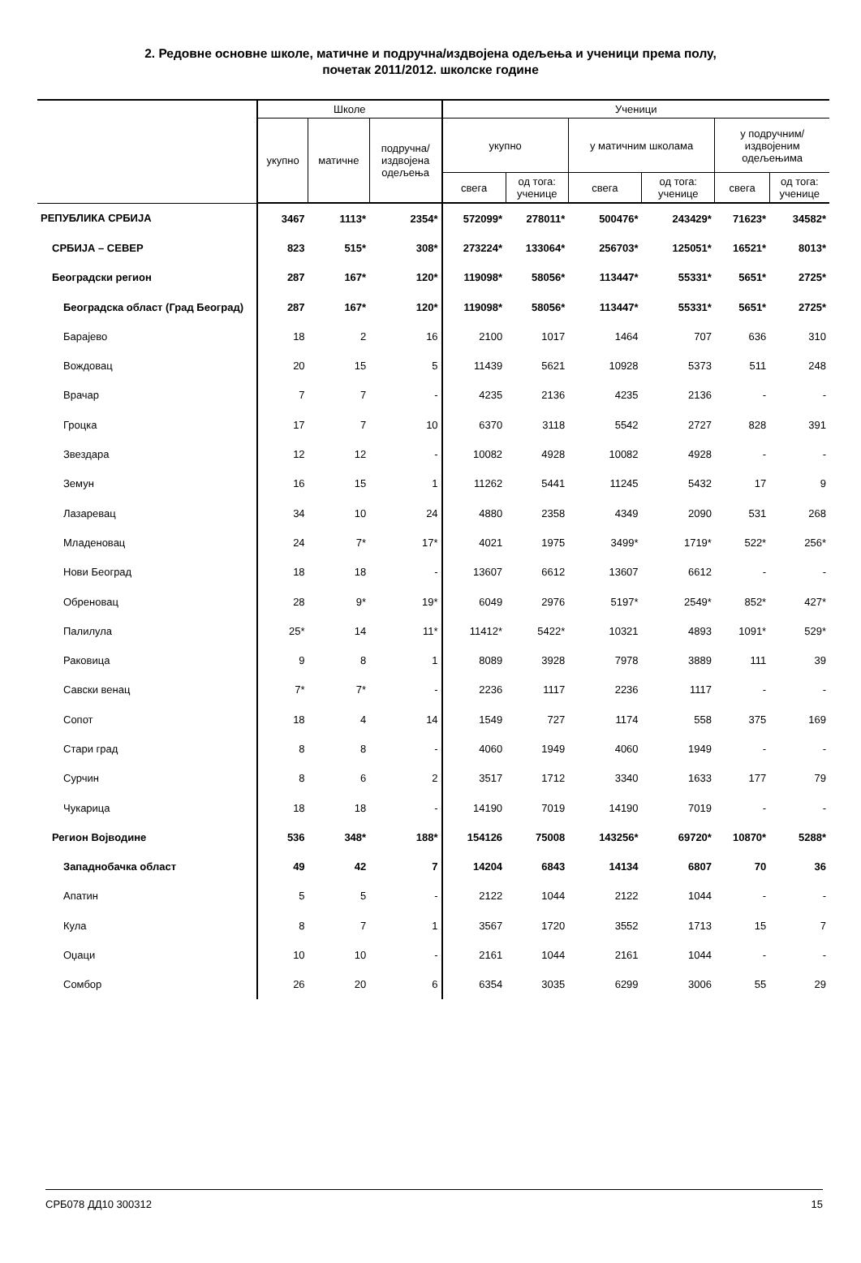2. Редовне основне школе, матичне и подручна/издвојена одељења и ученици према полу,
почетак 2011/2012. школске године
| | Школе | | | Ученици | | | | | |
| --- | --- | --- | --- | --- | --- | --- | --- | --- | --- |
| | укупно | матичне | подручна/ издвојена одељења | укупно | | у матичним школама | | у подручним/ издвојеним одељењима | |
| | | | | свега | од тога: ученице | свега | од тога: ученице | свега | од тога: ученице |
| РЕПУБЛИКА СРБИЈА | 3467 | 1113* | 2354* | 572099* | 278011* | 500476* | 243429* | 71623* | 34582* |
| СРБИЈА – СЕВЕР | 823 | 515* | 308* | 273224* | 133064* | 256703* | 125051* | 16521* | 8013* |
| Београдски регион | 287 | 167* | 120* | 119098* | 58056* | 113447* | 55331* | 5651* | 2725* |
| Београдска област (Град Београд) | 287 | 167* | 120* | 119098* | 58056* | 113447* | 55331* | 5651* | 2725* |
| Барајево | 18 | 2 | 16 | 2100 | 1017 | 1464 | 707 | 636 | 310 |
| Вождовац | 20 | 15 | 5 | 11439 | 5621 | 10928 | 5373 | 511 | 248 |
| Врачар | 7 | 7 | - | 4235 | 2136 | 4235 | 2136 | - | - |
| Гроцка | 17 | 7 | 10 | 6370 | 3118 | 5542 | 2727 | 828 | 391 |
| Звездара | 12 | 12 | - | 10082 | 4928 | 10082 | 4928 | - | - |
| Земун | 16 | 15 | 1 | 11262 | 5441 | 11245 | 5432 | 17 | 9 |
| Лазаревац | 34 | 10 | 24 | 4880 | 2358 | 4349 | 2090 | 531 | 268 |
| Младеновац | 24 | 7* | 17* | 4021 | 1975 | 3499* | 1719* | 522* | 256* |
| Нови Београд | 18 | 18 | - | 13607 | 6612 | 13607 | 6612 | - | - |
| Обреновац | 28 | 9* | 19* | 6049 | 2976 | 5197* | 2549* | 852* | 427* |
| Палилула | 25* | 14 | 11* | 11412* | 5422* | 10321 | 4893 | 1091* | 529* |
| Раковица | 9 | 8 | 1 | 8089 | 3928 | 7978 | 3889 | 111 | 39 |
| Савски венац | 7* | 7* | - | 2236 | 1117 | 2236 | 1117 | - | - |
| Сопот | 18 | 4 | 14 | 1549 | 727 | 1174 | 558 | 375 | 169 |
| Стари град | 8 | 8 | - | 4060 | 1949 | 4060 | 1949 | - | - |
| Сурчин | 8 | 6 | 2 | 3517 | 1712 | 3340 | 1633 | 177 | 79 |
| Чукарица | 18 | 18 | - | 14190 | 7019 | 14190 | 7019 | - | - |
| Регион Војводине | 536 | 348* | 188* | 154126 | 75008 | 143256* | 69720* | 10870* | 5288* |
| Западнобачка област | 49 | 42 | 7 | 14204 | 6843 | 14134 | 6807 | 70 | 36 |
| Апатин | 5 | 5 | - | 2122 | 1044 | 2122 | 1044 | - | - |
| Кула | 8 | 7 | 1 | 3567 | 1720 | 3552 | 1713 | 15 | 7 |
| Оџаци | 10 | 10 | - | 2161 | 1044 | 2161 | 1044 | - | - |
| Сомбор | 26 | 20 | 6 | 6354 | 3035 | 6299 | 3006 | 55 | 29 |
СРБ078 ДД10 300312 15